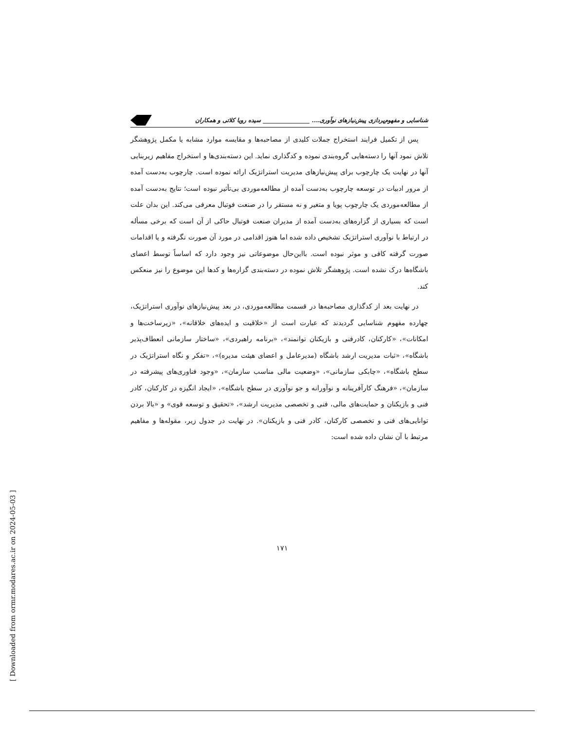شناسایی و مفهوم‌پردازی پیش‌نیازهای نوآوری.... ________________ سیده رویا کلاتی و همکاران
پس از تکمیل فرایند استخراج جملات کلیدی از مصاحبه‌ها و مقایسه موارد مشابه یا مکمل پژوهشگر تلاش نمود آنها را دسته‌هایی گروه‌بندی نموده و کدگذاری نماید. این دسته‌بندی‌ها و استخراج مفاهیم زیربنایی آنها در نهایت یک چارچوب برای پیش‌نیازهای مدیریت استراتژیک ارائه نموده است. چارچوب به‌دست آمده از مرور ادبیات در توسعه چارچوب به‌دست آمده از مطالعه‌موردی بی‌تأثیر نبوده است؛ نتایج به‌دست آمده از مطالعه‌موردی یک چارچوب پویا و متغیر و نه مستقر را در صنعت فوتبال معرفی می‌کند. این بدان علت است که بسیاری از گزاره‌های به‌دست آمده از مدیران صنعت فوتبال حاکی از آن است که برخی مسأله در ارتباط با نوآوری استراتژیک تشخیص داده شده اما هنوز اقدامی در مورد آن صورت نگرفته و یا اقدامات صورت گرفته کافی و موثر نبوده است. بااین‌حال موضوعاتی نیز وجود دارد که اساساً توسط اعضای باشگاه‌ها درک نشده است. پژوهشگر تلاش نموده در دسته‌بندی گزاره‌ها و کدها این موضوع را نیز منعکس کند.
در نهایت بعد از کدگذاری مصاحبه‌ها در قسمت مطالعه‌موردی، در بعد پیش‌نیازهای نوآوری استراتژیک، چهارده مفهوم شناسایی گردیدند که عبارت است از «خلاقیت و ایده‌های خلاقانه»، «زیرساخت‌ها و امکانات»، «کارکنان، کادرفنی و بازیکنان توانمند»، «برنامه راهبردی»، «ساختار سازمانی انعطاف‌پذیر باشگاه»، «ثبات مدیریت ارشد باشگاه (مدیرعامل و اعضای هیئت مدیره)»، «تفکر و نگاه استراتژیک در سطح باشگاه»، «چابکی سازمانی»، «وضعیت مالی مناسب سازمان»، «وجود فناوری‌های پیشرفته در سازمان»، «فرهنگ کارآفرینانه و نوآورانه و جو نوآوری در سطح باشگاه»، «ایجاد انگیزه در کارکنان، کادر فنی و بازیکنان و حمایت‌های مالی، فنی و تخصصی مدیریت ارشد»، «تحقیق و توسعه قوی» و «بالا بردن توانایی‌های فنی و تخصصی کارکنان، کادر فنی و بازیکنان». در نهایت در جدول زیر، مقوله‌ها و مفاهیم مرتبط با آن نشان داده شده است:
۱۷۱
[ Downloaded from ormr.modares.ac.ir on 2024-05-03 ]